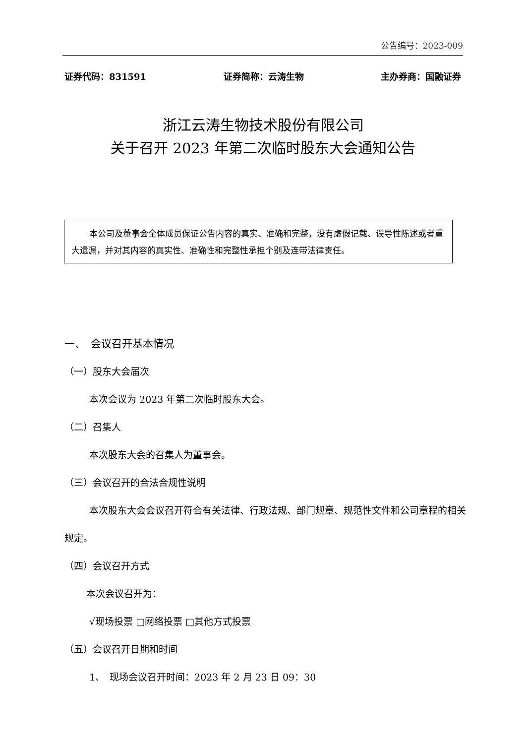公告编号：2023-009
证券代码：831591 证券简称：云涛生物 主办券商：国融证券
浙江云涛生物技术股份有限公司
关于召开 2023 年第二次临时股东大会通知公告
本公司及董事会全体成员保证公告内容的真实、准确和完整，没有虚假记载、误导性陈述或者重大遗漏，并对其内容的真实性、准确性和完整性承担个别及连带法律责任。
一、　会议召开基本情况
（一）股东大会届次
本次会议为 2023 年第二次临时股东大会。
（二）召集人
本次股东大会的召集人为董事会。
（三）会议召开的合法合规性说明
本次股东大会会议召开符合有关法律、行政法规、部门规章、规范性文件和公司章程的相关规定。
（四）会议召开方式
本次会议召开为：
√现场投票 □网络投票 □其他方式投票
（五）会议召开日期和时间
1、　现场会议召开时间：2023 年 2 月 23 日 09：30